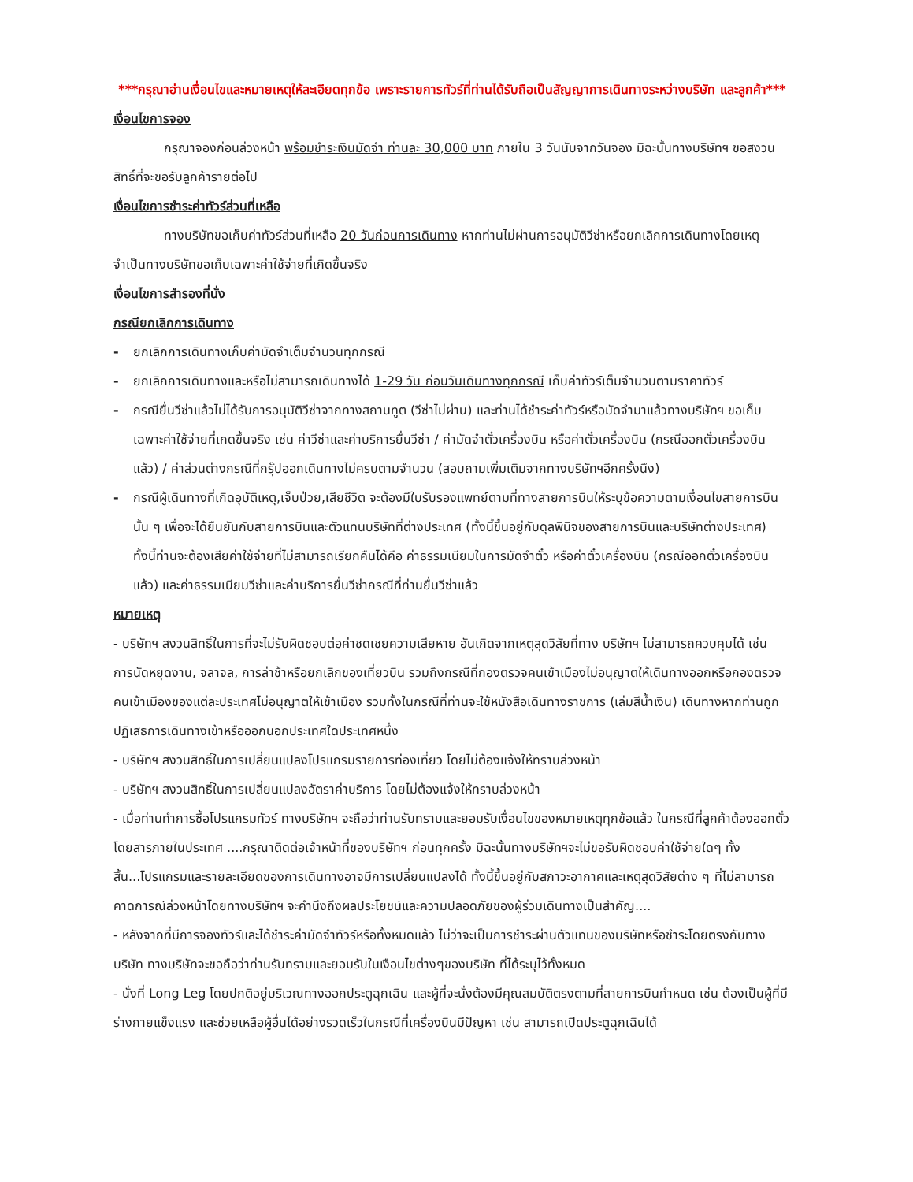***กรุณาอ่านเงื่อนไขและหมายเหตุให้ละเอียดทุกข้อ เพราะรายการทัวร์ที่ท่านได้รับถือเป็นสัญญาการเดินทางระหว่างบริษัท และลูกค้า***
เงื่อนไขการจอง
กรุณาจองก่อนล่วงหน้า พร้อมชำระเงินมัดจำ ท่านละ 30,000 บาท ภายใน 3 วันนับจากวันจอง มิฉะนั้นทางบริษัทฯ ขอสงวนสิทธิ์ที่จะขอรับลูกค้ารายต่อไป
เงื่อนไขการชำระค่าทัวร์ส่วนที่เหลือ
ทางบริษัทขอเก็บค่าทัวร์ส่วนที่เหลือ 20 วันก่อนการเดินทาง หากท่านไม่ผ่านการอนุมัติวีซ่าหรือยกเลิกการเดินทางโดยเหตุจำเป็นทางบริษัทขอเก็บเฉพาะค่าใช้จ่ายที่เกิดขึ้นจริง
เงื่อนไขการสำรองที่นั่ง
กรณียกเลิกการเดินทาง
- ยกเลิกการเดินทางเก็บค่ามัดจำเต็มจำนวนทุกกรณี
- ยกเลิกการเดินทางและหรือไม่สามารถเดินทางได้ 1-29 วัน ก่อนวันเดินทางทุกกรณี เก็บค่าทัวร์เต็มจำนวนตามราคาทัวร์
- กรณียื่นวีซ่าแล้วไม่ได้รับการอนุมัติวีซ่าจากทางสถานทูต (วีซ่าไม่ผ่าน) และท่านได้ชำระค่าทัวร์หรือมัดจำมาแล้วทางบริษัทฯ ขอเก็บเฉพาะค่าใช้จ่ายที่เกดขึ้นจริง เช่น ค่าวีซ่าและค่าบริการยื่นวีซ่า / ค่ามัดจำตั๋วเครื่องบิน หรือค่าตั๋วเครื่องบิน (กรณีออกตั๋วเครื่องบินแล้ว) / ค่าส่วนต่างกรณีที่กรุ๊ปออกเดินทางไม่ครบตามจำนวน (สอบถามเพิ่มเติมจากทางบริษัทฯอีกครั้งนึง)
- กรณีผู้เดินทางที่เกิดอุบัติเหตุ,เจ็บป่วย,เสียชีวิต จะต้องมีใบรับรองแพทย์ตามที่ทางสายการบินให้ระบุข้อความตามเงื่อนไขสายการบินนั้น ๆ เพื่อจะได้ยืนยันกับสายการบินและตัวแทนบริษัทที่ต่างประเทศ (ทั้งนี้ขึ้นอยู่กับดุลพินิจของสายการบินและบริษัทต่างประเทศ) ทั้งนี้ท่านจะต้องเสียค่าใช้จ่ายที่ไม่สามารถเรียกคืนได้คือ ค่าธรรมเนียมในการมัดจำตั๋ว หรือค่าตั๋วเครื่องบิน (กรณีออกตั๋วเครื่องบินแล้ว) และค่าธรรมเนียมวีซ่าและค่าบริการยื่นวีซ่ากรณีที่ท่านยื่นวีซ่าแล้ว
หมายเหตุ
- บริษัทฯ สงวนสิทธิ์ในการที่จะไม่รับผิดชอบต่อค่าชดเชยความเสียหาย อันเกิดจากเหตุสุดวิสัยที่ทาง บริษัทฯ ไม่สามารถควบคุมได้ เช่น การนัดหยุดงาน, จลาจล, การล่าช้าหรือยกเลิกของเที่ยวบิน รวมถึงกรณีที่กองตรวจคนเข้าเมืองไม่อนุญาตให้เดินทางออกหรือกองตรวจคนเข้าเมืองของแต่ละประเทศไม่อนุญาตให้เข้าเมือง รวมทั้งในกรณีที่ท่านจะใช้หนังสือเดินทางราชการ (เล่มสีน้ำเงิน) เดินทางหากท่านถูกปฏิเสธการเดินทางเข้าหรือออกนอกประเทศใดประเทศหนึ่ง
- บริษัทฯ สงวนสิทธิ์ในการเปลี่ยนแปลงโปรแกรมรายการท่องเที่ยว โดยไม่ต้องแจ้งให้ทราบล่วงหน้า
- บริษัทฯ สงวนสิทธิ์ในการเปลี่ยนแปลงอัตราค่าบริการ โดยไม่ต้องแจ้งให้ทราบล่วงหน้า
- เมื่อท่านทำการซื้อโปรแกรมทัวร์ ทางบริษัทฯ จะถือว่าท่านรับทราบและยอมรับเงื่อนไขของหมายเหตุทุกข้อแล้ว ในกรณีที่ลูกค้าต้องออกตั๋วโดยสารภายในประเทศ ....กรุณาติดต่อเจ้าหน้าที่ของบริษัทฯ ก่อนทุกครั้ง มิฉะนั้นทางบริษัทฯจะไม่ขอรับผิดชอบค่าใช้จ่ายใดๆ ทั้งสิ้น...โปรแกรมและรายละเอียดของการเดินทางอาจมีการเปลี่ยนแปลงได้ ทั้งนี้ขึ้นอยู่กับสภาวะอากาศและเหตุสุดวิสัยต่าง ๆ ที่ไม่สามารถคาดการณ์ล่วงหน้าโดยทางบริษัทฯ จะคำนึงถึงผลประโยชน์และความปลอดภัยของผู้ร่วมเดินทางเป็นสำคัญ....
- หลังจากที่มีการจองทัวร์และได้ชำระค่ามัดจำทัวร์หรือทั้งหมดแล้ว ไม่ว่าจะเป็นการชำระผ่านตัวแทนของบริษัทหรือชำระโดยตรงกับทางบริษัท ทางบริษัทจะขอถือว่าท่านรับทราบและยอมรับในเงือนไขต่างๆของบริษัท ที่ได้ระบุไว้ทั้งหมด
- นั่งที่ Long Leg โดยปกติอยู่บริเวณทางออกประตูฉุกเฉิน และผู้ที่จะนั่งต้องมีคุณสมบัติตรงตามที่สายการบินกำหนด เช่น ต้องเป็นผู้ที่มีร่างกายแข็งแรง และช่วยเหลือผู้อื่นได้อย่างรวดเร็วในกรณีที่เครื่องบินมีปัญหา เช่น สามารถเปิดประตูฉุกเฉินได้